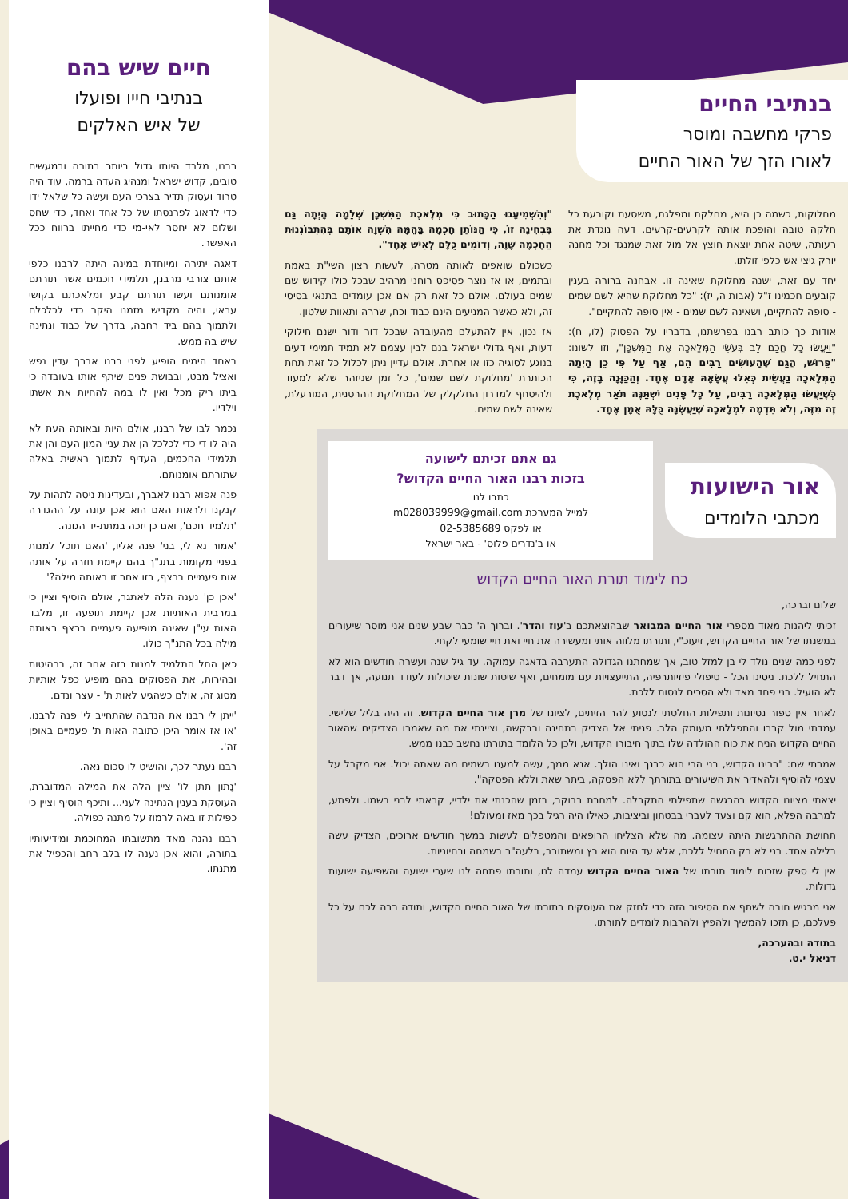בנתיבי החיים
פרקי מחשבה ומוסר
לאורו הזך של האור החיים
מחלוקות, כשמה כן היא, מחלקת ומפלגת, משסעת וקורעת כל חלקה טובה והופכת אותה לקרעים-קרעים. דעה נוגדת את רעותה, שיטה אחת יוצאת חוצץ אל מול זאת שמנגד וכל מחנה יורק גיצי אש כלפי זולתו.
יחד עם זאת, ישנה מחלוקת שאינה זו. אבחנה ברורה בענין קובעים חכמינו ז"ל (אבות ה, יז): "כל מחלוקת שהיא לשם שמים - סופה להתקיים, ושאינה לשם שמים - אין סופה להתקיים".
אודות כך כותב רבנו בפרשתנו, בדבריו על הפסוק (לו, ח): "וַיַּעֲשׂוּ כָל חֲכַם לֵב בְּעֹשֵׂי הַמְּלָאכָה אֶת הַמִּשְׁכָּן", וזו לשונו: "פֵּרוּשׁ, הֲגַם שֶׁהָעוֹשִׂים רַבִּים הֵם, אַף עַל פִּי כֵן הָיְתָה הַמְּלָאכָה נַעֲשֵׂית כְּאִלּוּ עֲשָׂאָהּ אָדָם אֶחָד. וְהַכַּוָּנָה בָּזֶה, כִּי כְּשֶׁיַּעֲשׂוּ הַמְּלָאכָה רַבִּים, עַל כָּל פָּנִים יִשְׁתַּנֶּה תֹּאַר מְלֶאכֶת זֶה מִזֶּה, וְלֹא תִּדְמֶה לִמְלָאכָה שֶׁיַּעֲשֶׂנָּה כֻּלָּהּ אֻמָּן אֶחָד.
"וְהִשְׁמִיעָנוּ הַכָּתוּב כִּי מְלֶאכֶת הַמִּשְׁכָּן שְׁלֵמָה הָיְתָה גַּם בִּבְחִינָה זוֹ, כִּי הַנּוֹתֵן חָכְמָה בַּהֵמָּה הִשְׁוָה אוֹתָם בְּהִתְבּוֹנְנוּת הַחָכְמָה שָׁוָה, וְדוֹמִים כֻּלָּם לְאִישׁ אֶחָד".
כשכולם שואפים לאותה מטרה, לעשות רצון השי"ת באמת ובתמים, או אז נוצר פסיפס רוחני מרהיב שבכל כולו קידוש שם שמים בעולם. אולם כל זאת רק אם אכן עומדים בתנאי בסיסי זה, ולא כאשר המניעים הינם כבוד וכח, שררה ותאוות שלטון.
אז נכון, אין להתעלם מהעובדה שבכל דור ודור ישנם חילוקי דעות, ואף גדולי ישראל בנם לבין עצמם לא תמיד תמימי דעים בנוגע לסוגיה כזו או אחרת. אולם עדיין ניתן לכלול כל זאת תחת הכותרת 'מחלוקת לשם שמים', כל זמן שניזהר שלא למעוד ולהיסחף למדרון החלקלק של המחלוקת ההרסנית, המורעלת, שאינה לשם שמים.
אור הישועות
מכתבי הלומדים
גם אתם זכיתם לישועה
בזכות רבנו האור החיים הקדוש?
כתבו לנו
למייל המערכת m028039999@gmail.com
או לפקס 02-5385689
או ב'נדרים פלוס' - באר ישראל
כח לימוד תורת האור החיים הקדוש
שלום וברכה,
זכיתי ליהנות מאוד מספרי אור החיים המבואר שבהוצאתכם ב'עוז והדר'. וברוך ה' כבר שבע שנים אני מוסר שיעורים במשנתו של אור החיים הקדוש, זיעוכ"י, ותורתו מלווה אותי ומעשירה את חיי ואת חיי שומעי לקחי.
לפני כמה שנים נולד לי בן למזל טוב, אך שמחתנו הגדולה התערבה בדאגה עמוקה. עד גיל שנה ועשרה חודשים הוא לא התחיל ללכת. ניסינו הכל - טיפולי פיזיותרפיה, התייעצויות עם מומחים, ואף שיטות שונות שיכולות לעודד תנועה, אך דבר לא הועיל. בני פחד מאד ולא הסכים לנסות ללכת.
לאחר אין ספור נסיונות ותפילות החלטתי לנסוע להר הזיתים, לציונו של מרן אור החיים הקדוש. זה היה בליל שלישי. עמדתי מול קברו והתפללתי מעומק הלב. פניתי אל הצדיק בתחינה ובבקשה, וציינתי את מה שאמרו הצדיקים שהאור החיים הקדוש הניח את כוח ההולדה שלו בתוך חיבורו הקדוש, ולכן כל הלומד בתורתו נחשב כבנו ממש.
אמרתי שם: "רבינו הקדוש, בני הרי הוא כבנך ואינו הולך. אנא ממך, עשה למענו בשמים מה שאתה יכול. אני מקבל על עצמי להוסיף ולהאדיר את השיעורים בתורתך ללא הפסקה, ביתר שאת וללא הפסקה".
יצאתי מציונו הקדוש בהרגשה שתפילתי התקבלה. למחרת בבוקר, בזמן שהכנתי את ילדיי, קראתי לבני בשמו. ולפתע, למרבה הפלא, הוא קם וצעד לעברי בבטחון וביציבות, כאילו היה רגיל בכך מאז ומעולם!
תחושת ההתרגשות היתה עצומה. מה שלא הצליחו הרופאים והמטפלים לעשות במשך חודשים ארוכים, הצדיק עשה בלילה אחד. בני לא רק התחיל ללכת, אלא עד היום הוא רץ ומשתובב, בלעה"ר בשמחה ובחיוניות.
אין לי ספק שזכות לימוד תורתו של האור החיים הקדוש עמדה לנו, ותורתו פתחה לנו שערי ישועה והשפיעה ישועות גדולות.
אני מרגיש חובה לשתף את הסיפור הזה כדי לחזק את העוסקים בתורתו של האור החיים הקדוש, ותודה רבה לכם על כל פעלכם, כן תזכו להמשיך ולהפיץ ולהרבות לומדים לתורתו.
בתודה ובהערכה,
דניאל י.ט.
חיים שיש בהם
בנתיבי חייו ופועלו
של איש האלקים
רבנו, מלבד היותו גדול ביותר בתורה ובמעשים טובים, קדוש ישראל ומנהיג העדה ברמה, עוד היה טרוד ועסוק תדיר בצרכי העם ועשה כל שלאל ידו כדי לדאוג לפרנסתו של כל אחד ואחד, כדי שחס ושלום לא יחסר לאי-מי כדי מחייתו ברווח ככל האפשר.
דאגה יתירה ומיוחדת במינה היתה לרבנו כלפי אותם צורבי מרבנן, תלמידי חכמים אשר תורתם אומנותם ועשו תורתם קבע ומלאכתם בקושי עראי, והיה מקדיש מזמנו היקר כדי לכלכלם ולתמוך בהם ביד רחבה, בדרך של כבוד ונתינה שיש בה ממש.
באחד הימים הופיע לפני רבנו אברך עדין נפש ואציל מבט, ובבושת פנים שיתף אותו בעובדה כי ביתו ריק מכל ואין לו במה להחיות את אשתו וילדיו.
נכמר לבו של רבנו, אולם היות ובאותה העת לא היה לו די כדי לכלכל הן את עניי המון העם והן את תלמידי החכמים, העדיף לתמוך ראשית באלה שתורתם אומנותם.
פנה אפוא רבנו לאברך, ובעדינות ניסה לתהות על קנקנו ולראות האם הוא אכן עונה על ההגדרה 'תלמיד חכם', ואם כן יזכה במתת-יד הגונה.
'אמור נא לי, בני' פנה אליו, 'האם תוכל למנות בפניי מקומות בתנ"ך בהם קיימת חזרה על אותה אות פעמיים ברצף, בזו אחר זו באותה מילה?'
'אכן כן' נענה הלה לאתגר, אולם הוסיף וציין כי במרבית האותיות אכן קיימת תופעה זו, מלבד האות עי"ן שאינה מופיעה פעמיים ברצף באותה מילה בכל התנ"ך כולו.
כאן החל התלמיד למנות בזה אחר זה, ברהיטות ובהירות, את הפסוקים בהם מופיע כפל אותיות מסוג זה, אולם כשהגיע לאות ת' - עצר ונדם.
'ייתן לי רבנו את הנדבה שהתחייב לי' פנה לרבנו, 'או אז אומַר היכן כתובה האות ת' פעמיים באופן זה'.
רבנו נעתר לכך, והושיט לו סכום נאה.
'נָתוֹן תִּתֵּן לוֹ' ציין הלה את המילה המדוברת, העוסקת בענין הנתינה לעני... ותיכף הוסיף וציין כי כפילות זו באה לרמוז על מתנה כפולה.
רבנו נהנה מאד מתשובתו המחוכמת ומידיעותיו בתורה, והוא אכן נענה לו בלב רחב והכפיל את מתנתו.